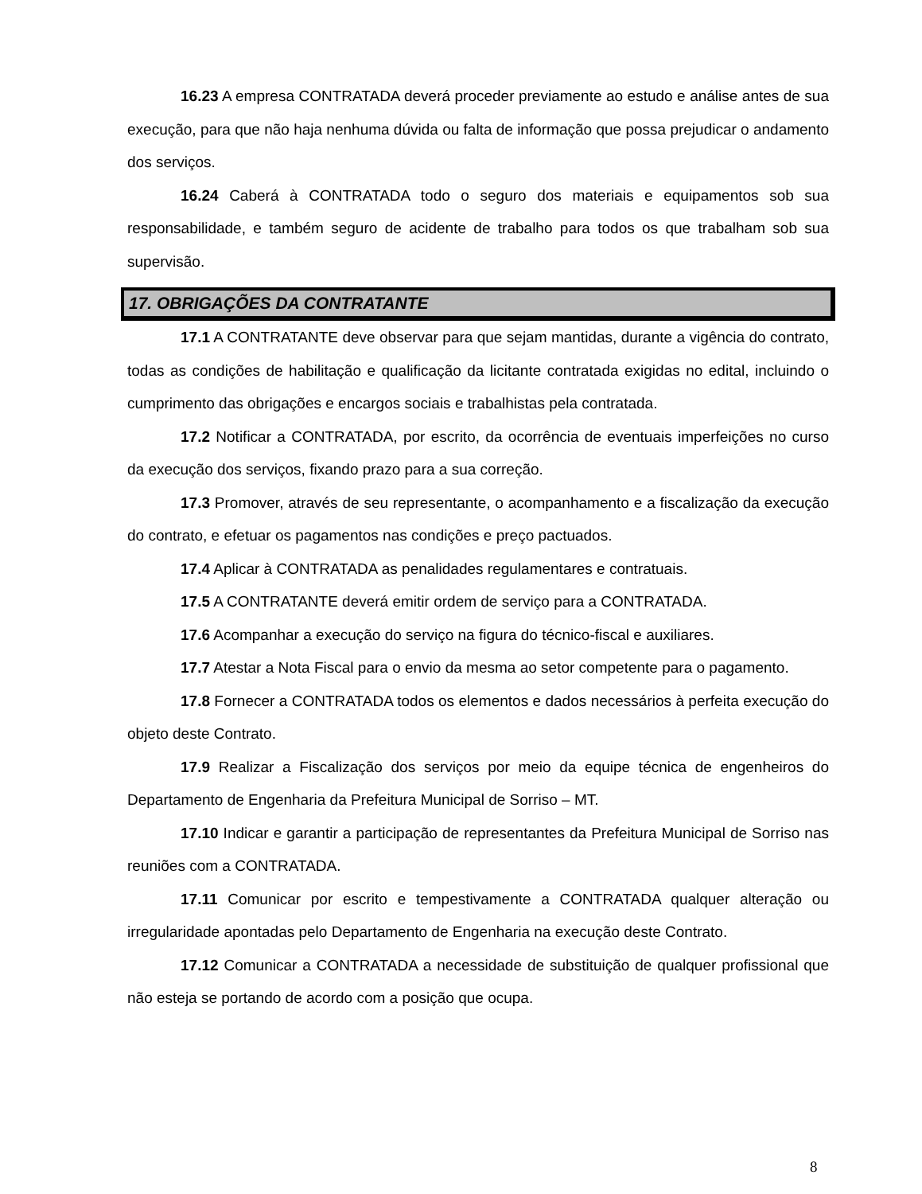16.23 A empresa CONTRATADA deverá proceder previamente ao estudo e análise antes de sua execução, para que não haja nenhuma dúvida ou falta de informação que possa prejudicar o andamento dos serviços.
16.24 Caberá à CONTRATADA todo o seguro dos materiais e equipamentos sob sua responsabilidade, e também seguro de acidente de trabalho para todos os que trabalham sob sua supervisão.
17. OBRIGAÇÕES DA CONTRATANTE
17.1 A CONTRATANTE deve observar para que sejam mantidas, durante a vigência do contrato, todas as condições de habilitação e qualificação da licitante contratada exigidas no edital, incluindo o cumprimento das obrigações e encargos sociais e trabalhistas pela contratada.
17.2 Notificar a CONTRATADA, por escrito, da ocorrência de eventuais imperfeições no curso da execução dos serviços, fixando prazo para a sua correção.
17.3 Promover, através de seu representante, o acompanhamento e a fiscalização da execução do contrato, e efetuar os pagamentos nas condições e preço pactuados.
17.4 Aplicar à CONTRATADA as penalidades regulamentares e contratuais.
17.5 A CONTRATANTE deverá emitir ordem de serviço para a CONTRATADA.
17.6 Acompanhar a execução do serviço na figura do técnico-fiscal e auxiliares.
17.7 Atestar a Nota Fiscal para o envio da mesma ao setor competente para o pagamento.
17.8 Fornecer a CONTRATADA todos os elementos e dados necessários à perfeita execução do objeto deste Contrato.
17.9 Realizar a Fiscalização dos serviços por meio da equipe técnica de engenheiros do Departamento de Engenharia da Prefeitura Municipal de Sorriso – MT.
17.10 Indicar e garantir a participação de representantes da Prefeitura Municipal de Sorriso nas reuniões com a CONTRATADA.
17.11 Comunicar por escrito e tempestivamente a CONTRATADA qualquer alteração ou irregularidade apontadas pelo Departamento de Engenharia na execução deste Contrato.
17.12 Comunicar a CONTRATADA a necessidade de substituição de qualquer profissional que não esteja se portando de acordo com a posição que ocupa.
8